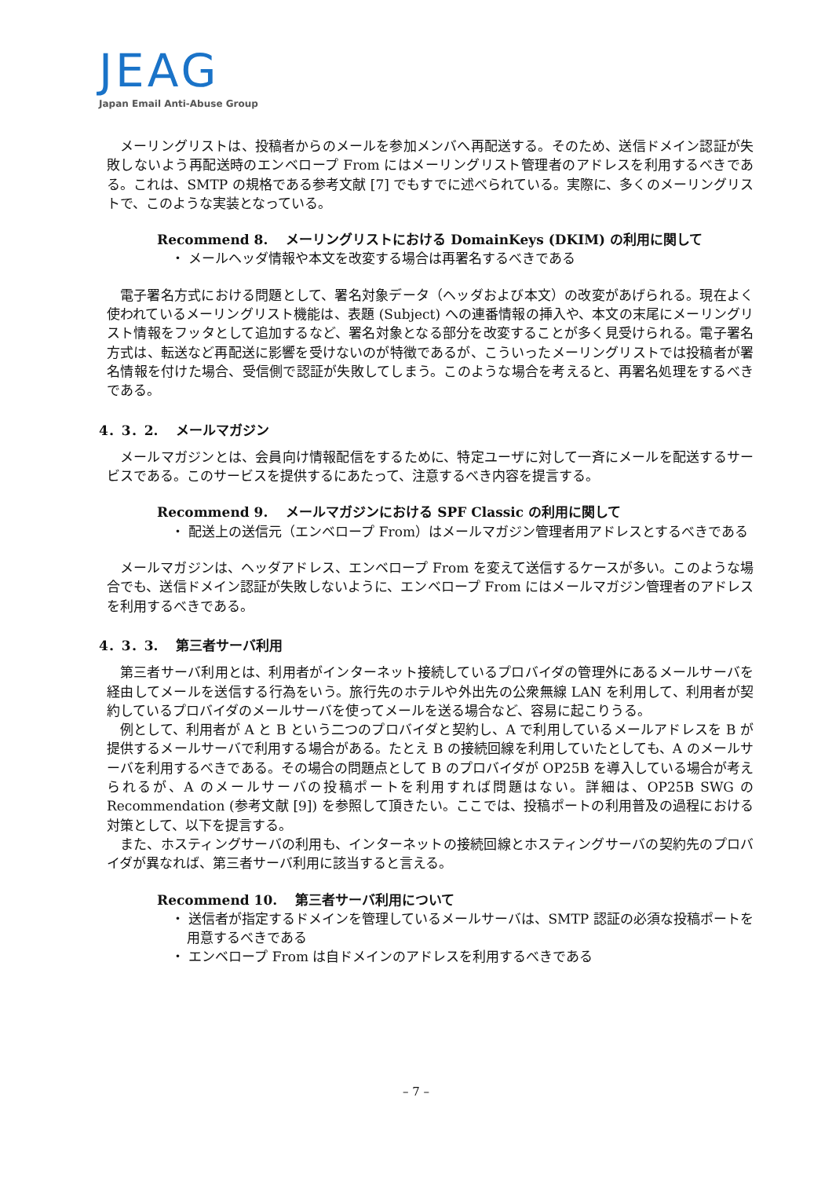JEAG
Japan Email Anti-Abuse Group
メーリングリストは、投稿者からのメールを参加メンバへ再配送する。そのため、送信ドメイン認証が失敗しないよう再配送時のエンベロープ From にはメーリングリスト管理者のアドレスを利用するべきである。これは、SMTP の規格である参考文献 [7] でもすでに述べられている。実際に、多くのメーリングリストで、このような実装となっている。
Recommend 8.　 メーリングリストにおける DomainKeys (DKIM) の利用に関して
・ メールヘッダ情報や本文を改変する場合は再署名するべきである
電子署名方式における問題として、署名対象データ（ヘッダおよび本文）の改変があげられる。現在よく使われているメーリングリスト機能は、表題 (Subject) への連番情報の挿入や、本文の末尾にメーリングリスト情報をフッタとして追加するなど、署名対象となる部分を改変することが多く見受けられる。電子署名方式は、転送など再配送に影響を受けないのが特徴であるが、こういったメーリングリストでは投稿者が署名情報を付けた場合、受信側で認証が失敗してしまう。このような場合を考えると、再署名処理をするべきである。
4．3．2.　 メールマガジン
メールマガジンとは、会員向け情報配信をするために、特定ユーザに対して一斉にメールを配送するサービスである。このサービスを提供するにあたって、注意するべき内容を提言する。
Recommend 9.　 メールマガジンにおける SPF Classic の利用に関して
・ 配送上の送信元（エンベロープ From）はメールマガジン管理者用アドレスとするべきである
メールマガジンは、ヘッダアドレス、エンベロープ From を変えて送信するケースが多い。このような場合でも、送信ドメイン認証が失敗しないように、エンベロープ From にはメールマガジン管理者のアドレスを利用するべきである。
4．3．3.　 第三者サーバ利用
第三者サーバ利用とは、利用者がインターネット接続しているプロバイダの管理外にあるメールサーバを経由してメールを送信する行為をいう。旅行先のホテルや外出先の公衆無線 LAN を利用して、利用者が契約しているプロバイダのメールサーバを使ってメールを送る場合など、容易に起こりうる。
例として、利用者が A と B という二つのプロバイダと契約し、A で利用しているメールアドレスを B が提供するメールサーバで利用する場合がある。たとえ B の接続回線を利用していたとしても、A のメールサーバを利用するべきである。その場合の問題点として B のプロバイダが OP25B を導入している場合が考えられるが、A のメールサーバの投稿ポートを利用すれば問題はない。詳細は、OP25B SWG の Recommendation (参考文献 [9]) を参照して頂きたい。ここでは、投稿ポートの利用普及の過程における対策として、以下を提言する。
また、ホスティングサーバの利用も、インターネットの接続回線とホスティングサーバの契約先のプロバイダが異なれば、第三者サーバ利用に該当すると言える。
Recommend 10.　 第三者サーバ利用について
・ 送信者が指定するドメインを管理しているメールサーバは、SMTP 認証の必須な投稿ポートを用意するべきである
・ エンベロープ From は自ドメインのアドレスを利用するべきである
– 7 –